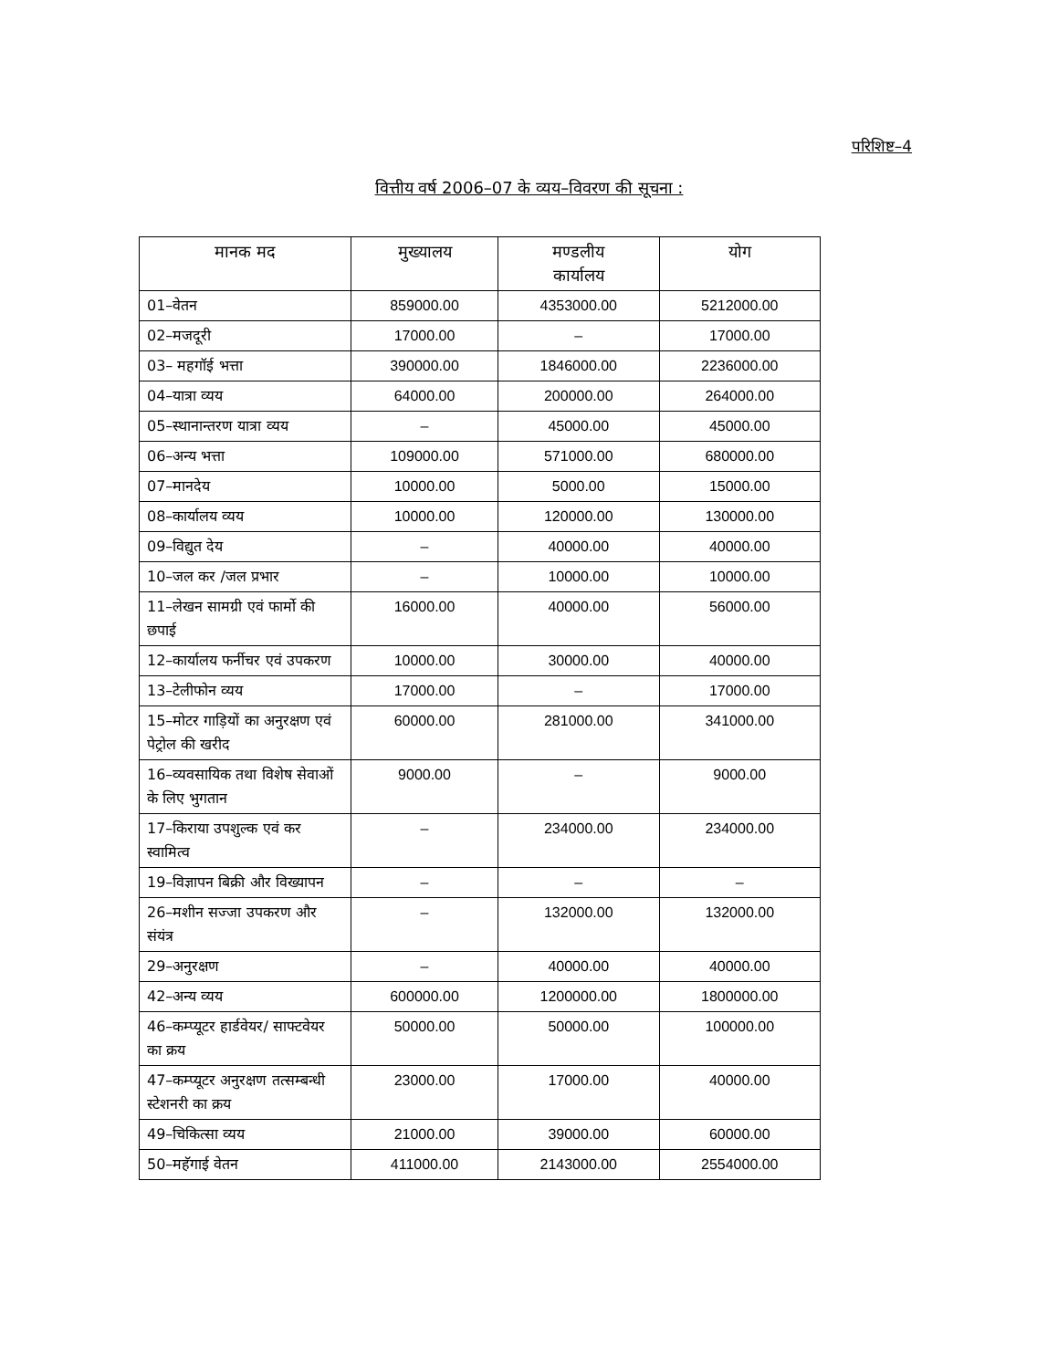परिशिष्ट–4
वित्तीय वर्ष 2006–07 के व्यय–विवरण की सूचना :
| मानक मद | मुख्यालय | मण्डलीय कार्यालय | योग |
| --- | --- | --- | --- |
| 01–वेतन | 859000.00 | 4353000.00 | 5212000.00 |
| 02–मजदूरी | 17000.00 | – | 17000.00 |
| 03– महगॉई भत्ता | 390000.00 | 1846000.00 | 2236000.00 |
| 04–यात्रा व्यय | 64000.00 | 200000.00 | 264000.00 |
| 05–स्थानान्तरण यात्रा व्यय | – | 45000.00 | 45000.00 |
| 06–अन्य भत्ता | 109000.00 | 571000.00 | 680000.00 |
| 07–मानदेय | 10000.00 | 5000.00 | 15000.00 |
| 08–कार्यालय व्यय | 10000.00 | 120000.00 | 130000.00 |
| 09–विद्युत देय | – | 40000.00 | 40000.00 |
| 10–जल कर /जल प्रभार | – | 10000.00 | 10000.00 |
| 11–लेखन सामग्री एवं फार्मो की छपाई | 16000.00 | 40000.00 | 56000.00 |
| 12–कार्यालय फर्नीचर एवं उपकरण | 10000.00 | 30000.00 | 40000.00 |
| 13–टेलीफोन व्यय | 17000.00 | – | 17000.00 |
| 15–मोटर गाड़ियों का अनुरक्षण एवं पेट्रोल की खरीद | 60000.00 | 281000.00 | 341000.00 |
| 16–व्यवसायिक तथा विशेष सेवाओं के लिए भुगतान | 9000.00 | – | 9000.00 |
| 17–किराया उपशुल्क एवं कर स्वामित्व | – | 234000.00 | 234000.00 |
| 19–विज्ञापन बिक्री और विख्यापन | – | – | – |
| 26–मशीन सज्जा उपकरण और संयंत्र | – | 132000.00 | 132000.00 |
| 29–अनुरक्षण | – | 40000.00 | 40000.00 |
| 42–अन्य व्यय | 600000.00 | 1200000.00 | 1800000.00 |
| 46–कम्प्यूटर हार्डवेयर/ साफ्टवेयर का क्रय | 50000.00 | 50000.00 | 100000.00 |
| 47–कम्प्यूटर अनुरक्षण तत्सम्बन्धी स्टेशनरी का क्रय | 23000.00 | 17000.00 | 40000.00 |
| 49–चिकित्सा व्यय | 21000.00 | 39000.00 | 60000.00 |
| 50–महॅगाई वेतन | 411000.00 | 2143000.00 | 2554000.00 |